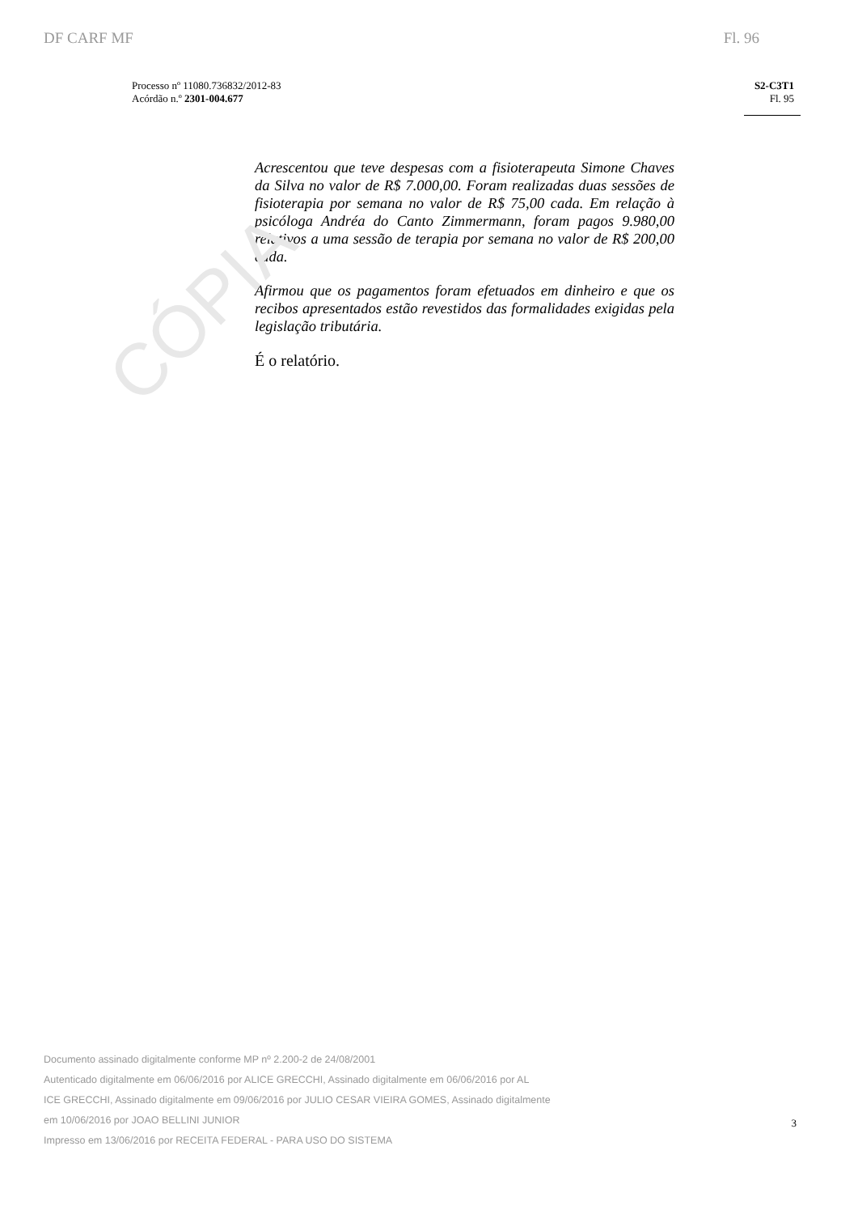CÓPIA
DF CARF MF Fl. 96
Processo nº 11080.736832/2012-83
Acórdão n.º 2301-004.677
S2-C3T1
Fl. 95
Acrescentou que teve despesas com a fisioterapeuta Simone Chaves da Silva no valor de R$ 7.000,00. Foram realizadas duas sessões de fisioterapia por semana no valor de R$ 75,00 cada. Em relação à psicóloga Andréa do Canto Zimmermann, foram pagos 9.980,00 relativos a uma sessão de terapia por semana no valor de R$ 200,00 cada.
Afirmou que os pagamentos foram efetuados em dinheiro e que os recibos apresentados estão revestidos das formalidades exigidas pela legislação tributária.
É o relatório.
Documento assinado digitalmente conforme MP nº 2.200-2 de 24/08/2001
Autenticado digitalmente em 06/06/2016 por ALICE GRECCHI, Assinado digitalmente em 06/06/2016 por AL
ICE GRECCHI, Assinado digitalmente em 09/06/2016 por JULIO CESAR VIEIRA GOMES, Assinado digitalmente
em 10/06/2016 por JOAO BELLINI JUNIOR
Impresso em 13/06/2016 por RECEITA FEDERAL - PARA USO DO SISTEMA
3